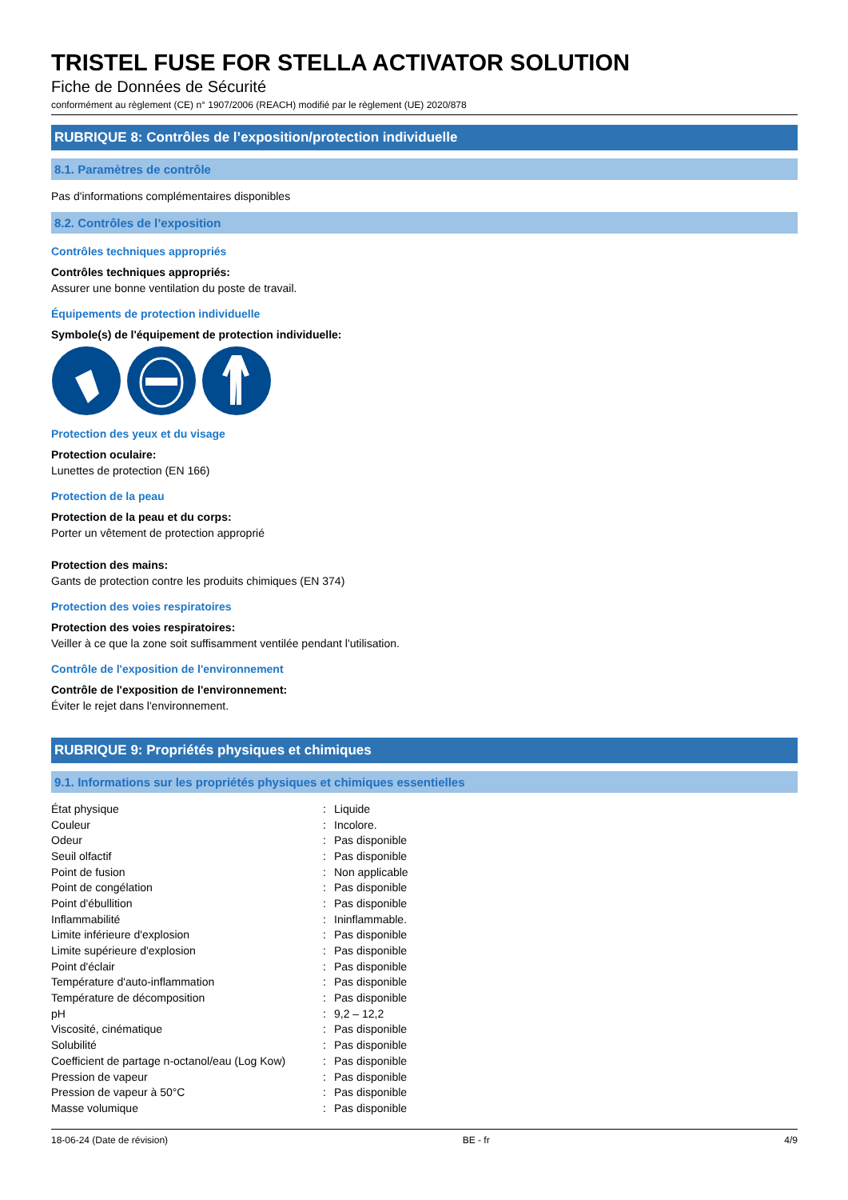TRISTEL FUSE FOR STELLA ACTIVATOR SOLUTION
Fiche de Données de Sécurité
conformément au règlement (CE) n° 1907/2006 (REACH) modifié par le règlement (UE) 2020/878
RUBRIQUE 8: Contrôles de l’exposition/protection individuelle
8.1. Paramètres de contrôle
Pas d'informations complémentaires disponibles
8.2. Contrôles de l’exposition
Contrôles techniques appropriés
Contrôles techniques appropriés:
Assurer une bonne ventilation du poste de travail.
Équipements de protection individuelle
Symbole(s) de l'équipement de protection individuelle:
Protection des yeux et du visage
Protection oculaire:
Lunettes de protection (EN 166)
Protection de la peau
Protection de la peau et du corps:
Porter un vêtement de protection approprié
Protection des mains:
Gants de protection contre les produits chimiques (EN 374)
Protection des voies respiratoires
Protection des voies respiratoires:
Veiller à ce que la zone soit suffisamment ventilée pendant l'utilisation.
Contrôle de l'exposition de l'environnement
Contrôle de l'exposition de l'environnement:
Éviter le rejet dans l'environnement.
RUBRIQUE 9: Propriétés physiques et chimiques
9.1. Informations sur les propriétés physiques et chimiques essentielles
| État physique | : | Liquide |
| Couleur | : | Incolore. |
| Odeur | : | Pas disponible |
| Seuil olfactif | : | Pas disponible |
| Point de fusion | : | Non applicable |
| Point de congélation | : | Pas disponible |
| Point d'ébullition | : | Pas disponible |
| Inflammabilité | : | Ininflammable. |
| Limite inférieure d'explosion | : | Pas disponible |
| Limite supérieure d'explosion | : | Pas disponible |
| Point d'éclair | : | Pas disponible |
| Température d'auto-inflammation | : | Pas disponible |
| Température de décomposition | : | Pas disponible |
| pH | : | 9,2 – 12,2 |
| Viscosité, cinématique | : | Pas disponible |
| Solubilité | : | Pas disponible |
| Coefficient de partage n-octanol/eau (Log Kow) | : | Pas disponible |
| Pression de vapeur | : | Pas disponible |
| Pression de vapeur à 50°C | : | Pas disponible |
| Masse volumique | : | Pas disponible |
18-06-24 (Date de révision) BE - fr 4/9